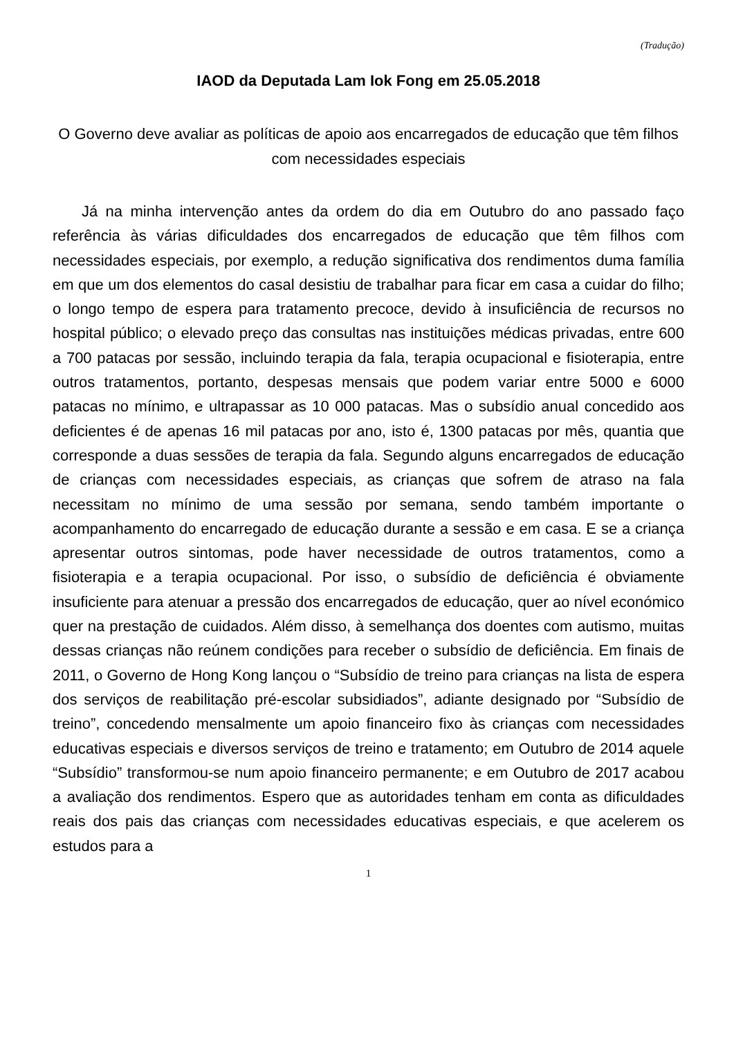(Tradução)
IAOD da Deputada Lam Iok Fong em 25.05.2018
O Governo deve avaliar as políticas de apoio aos encarregados de educação que têm filhos com necessidades especiais
Já na minha intervenção antes da ordem do dia em Outubro do ano passado faço referência às várias dificuldades dos encarregados de educação que têm filhos com necessidades especiais, por exemplo, a redução significativa dos rendimentos duma família em que um dos elementos do casal desistiu de trabalhar para ficar em casa a cuidar do filho; o longo tempo de espera para tratamento precoce, devido à insuficiência de recursos no hospital público; o elevado preço das consultas nas instituições médicas privadas, entre 600 a 700 patacas por sessão, incluindo terapia da fala, terapia ocupacional e fisioterapia, entre outros tratamentos, portanto, despesas mensais que podem variar entre 5000 e 6000 patacas no mínimo, e ultrapassar as 10 000 patacas. Mas o subsídio anual concedido aos deficientes é de apenas 16 mil patacas por ano, isto é, 1300 patacas por mês, quantia que corresponde a duas sessões de terapia da fala. Segundo alguns encarregados de educação de crianças com necessidades especiais, as crianças que sofrem de atraso na fala necessitam no mínimo de uma sessão por semana, sendo também importante o acompanhamento do encarregado de educação durante a sessão e em casa. E se a criança apresentar outros sintomas, pode haver necessidade de outros tratamentos, como a fisioterapia e a terapia ocupacional. Por isso, o subsídio de deficiência é obviamente insuficiente para atenuar a pressão dos encarregados de educação, quer ao nível económico quer na prestação de cuidados. Além disso, à semelhança dos doentes com autismo, muitas dessas crianças não reúnem condições para receber o subsídio de deficiência. Em finais de 2011, o Governo de Hong Kong lançou o “Subsídio de treino para crianças na lista de espera dos serviços de reabilitação pré-escolar subsidiados”, adiante designado por “Subsídio de treino”, concedendo mensalmente um apoio financeiro fixo às crianças com necessidades educativas especiais e diversos serviços de treino e tratamento; em Outubro de 2014 aquele “Subsídio” transformou-se num apoio financeiro permanente; e em Outubro de 2017 acabou a avaliação dos rendimentos. Espero que as autoridades tenham em conta as dificuldades reais dos pais das crianças com necessidades educativas especiais, e que acelerem os estudos para a
1